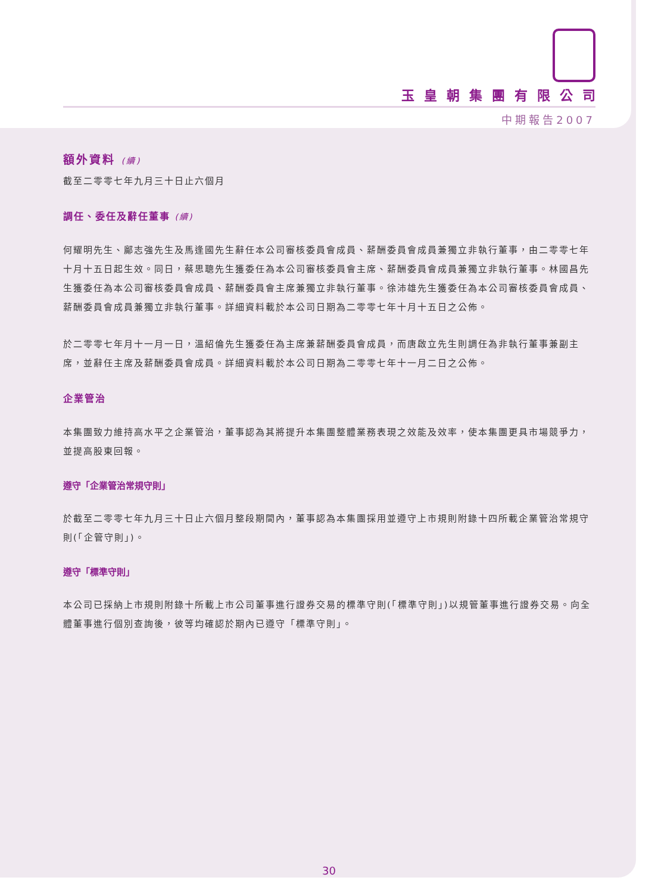玉皇朝集團有限公司
中期報告2007
額外資料 (續)
截至二零零七年九月三十日止六個月
調任、委任及辭任董事 (續)
何耀明先生、鄺志強先生及馬逢國先生辭任本公司審核委員會成員、薪酬委員會成員兼獨立非執行董事，由二零零七年十月十五日起生效。同日，蔡思聰先生獲委任為本公司審核委員會主席、薪酬委員會成員兼獨立非執行董事。林國昌先生獲委任為本公司審核委員會成員、薪酬委員會主席兼獨立非執行董事。徐沛雄先生獲委任為本公司審核委員會成員、薪酬委員會成員兼獨立非執行董事。詳細資料載於本公司日期為二零零七年十月十五日之公佈。
於二零零七年月十一月一日，溫紹倫先生獲委任為主席兼薪酬委員會成員，而唐啟立先生則調任為非執行董事兼副主席，並辭任主席及薪酬委員會成員。詳細資料載於本公司日期為二零零七年十一月二日之公佈。
企業管治
本集團致力維持高水平之企業管治，董事認為其將提升本集團整體業務表現之效能及效率，使本集團更具市場競爭力，並提高股東回報。
遵守「企業管治常規守則」
於截至二零零七年九月三十日止六個月整段期間內，董事認為本集團採用並遵守上市規則附錄十四所載企業管治常規守則(「企管守則」)。
遵守「標準守則」
本公司已採納上市規則附錄十所載上市公司董事進行證券交易的標準守則(「標準守則」)以規管董事進行證券交易。向全體董事進行個別查詢後，彼等均確認於期內已遵守「標準守則」。
30